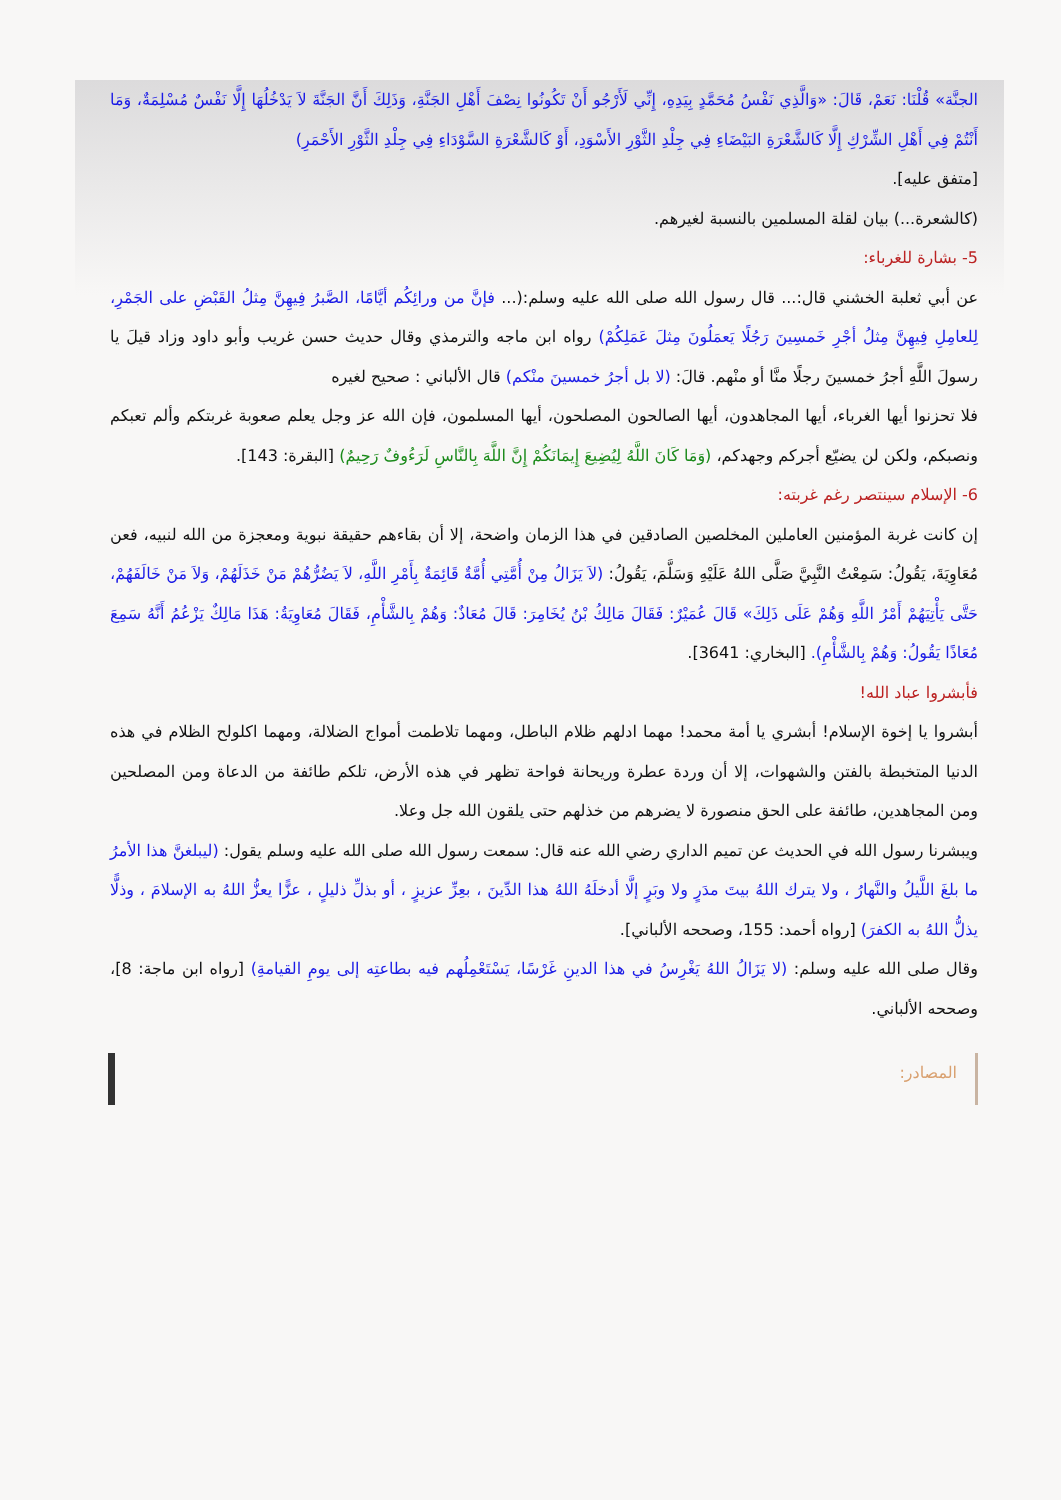الجنَّة» قُلْنَا: نَعَمْ، قَالَ: «وَالَّذِي نَفْسُ مُحَمَّدٍ بِيَدِهِ، إِنِّي لَأَرْجُو أَنْ تَكُونُوا نِصْفَ أَهْلِ الجَنَّةِ، وَذَلِكَ أَنَّ الجَنَّةَ لاَ يَدْخُلُهَا إِلَّا نَفْسٌ مُسْلِمَةٌ، وَمَا أَنْتُمْ فِي أَهْلِ الشِّرْكِ إِلَّا كَالشَّعْرَةِ البَيْضَاءِ فِي جِلْدِ الثَّوْرِ الأَسْوَدِ، أَوْ كَالشَّعْرَةِ السَّوْدَاءِ فِي جِلْدِ الثَّوْرِ الأَحْمَرِ)
[متفق عليه].
(كالشعرة...) بيان لقلة المسلمين بالنسبة لغيرهم.
5- بشارة للغرباء:
عن أبي ثعلبة الخشني قال:... قال رسول الله صلى الله عليه وسلم:(... فإنَّ من ورائِكُم أيَّامًا، الصَّبرُ فِيهِنَّ مِثلُ القَبْضِ على الجَمْرِ، لِلعامِلِ فِيهِنَّ مِثلُ أجْرِ خَمسِينَ رَجُلًا يَعمَلُونَ مِثلَ عَمَلِكُمْ) رواه ابن ماجه والترمذي وقال حديث حسن غريب وأبو داود وزاد قيلَ يا رسولَ اللَّهِ أجرُ خمسينَ رجلًا منَّا أو منْهم. قالَ: (لا بل أجرُ خمسينَ منْكم) قال الألباني : صحيح لغيره
فلا تحزنوا أيها الغرباء، أيها المجاهدون، أيها الصالحون المصلحون، أيها المسلمون، فإن الله عز وجل يعلم صعوبة غربتكم وألم تعبكم ونصبكم، ولكن لن يضيّع أجركم وجهدكم، (وَمَا كَانَ اللَّهُ لِيُضِيعَ إِيمَانَكُمْ إِنَّ اللَّهَ بِالنَّاسِ لَرَءُوفٌ رَحِيمٌ) [البقرة: 143].
6- الإسلام سينتصر رغم غربته:
إن كانت غربة المؤمنين العاملين المخلصين الصادقين في هذا الزمان واضحة، إلا أن بقاءهم حقيقة نبوية ومعجزة من الله لنبيه، فعن مُعَاوِيَةَ، يَقُولُ: سَمِعْتُ النَّبِيَّ صَلَّى اللهُ عَلَيْهِ وَسَلَّمَ، يَقُولُ: (لاَ يَزَالُ مِنْ أُمَّتِي أُمَّةٌ قَائِمَةٌ بِأَمْرِ اللَّهِ، لاَ يَضُرُّهُمْ مَنْ خَذَلَهُمْ، وَلاَ مَنْ خَالَفَهُمْ، حَتَّى يَأْتِيَهُمْ أَمْرُ اللَّهِ وَهُمْ عَلَى ذَلِكَ» قَالَ عُمَيْرٌ: فَقَالَ مَالِكُ بْنُ يُخَامِرَ: قَالَ مُعَاذٌ: وَهُمْ بِالشَّأْمِ، فَقَالَ مُعَاوِيَةُ: هَذَا مَالِكٌ يَزْعُمُ أَنَّهُ سَمِعَ مُعَاذًا يَقُولُ: وَهُمْ بِالشَّأْمِ). [البخاري: 3641].
فأبشروا عباد الله!
أبشروا يا إخوة الإسلام! أبشري يا أمة محمد! مهما ادلهم ظلام الباطل، ومهما تلاطمت أمواج الضلالة، ومهما اكلولح الظلام في هذه الدنيا المتخبطة بالفتن والشهوات، إلا أن وردة عطرة وريحانة فواحة تظهر في هذه الأرض، تلكم طائفة من الدعاة ومن المصلحين ومن المجاهدين، طائفة على الحق منصورة لا يضرهم من خذلهم حتى يلقون الله جل وعلا.
ويبشرنا رسول الله في الحديث عن تميم الداري رضي الله عنه قال: سمعت رسول الله صلى الله عليه وسلم يقول: (ليبلغنَّ هذا الأمرُ ما بلغَ اللَّيلُ والنَّهارُ ، ولا يترك اللهُ بيتَ مدَرٍ ولا وبَرٍ إلَّا أدخلَهُ اللهُ هذا الدِّينَ ، بعِزِّ عزيزٍ ، أو بذلِّ ذليلٍ ، عزًّا يعزُّ اللهُ به الإسلامَ ، وذلًّا يذلُّ اللهُ به الكفرَ) [رواه أحمد: 155، وصححه الألباني].
وقال صلى الله عليه وسلم: (لا يَزَالُ اللهُ يَغْرِسُ في هذا الدينِ غَرْسًا، يَسْتَعْمِلُهم فيه بطاعتِه إلى يومِ القيامةِ) [رواه ابن ماجة: 8]، وصححه الألباني.
المصادر: